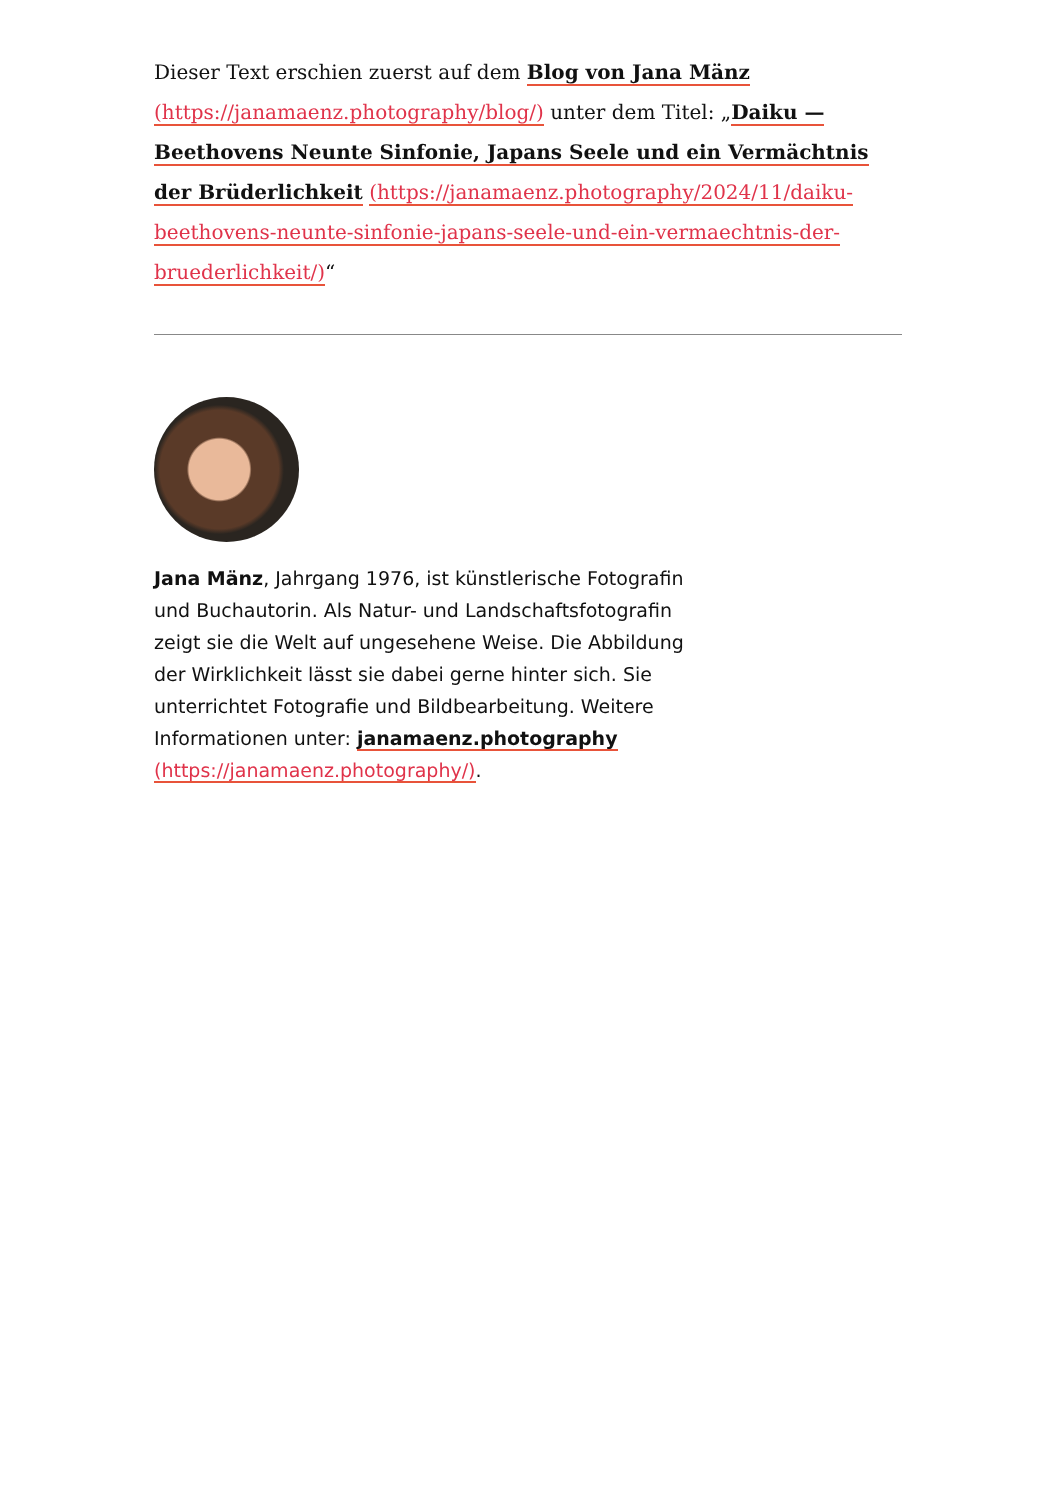Dieser Text erschien zuerst auf dem Blog von Jana Mänz (https://janamaenz.photography/blog/) unter dem Titel: „Daiku — Beethovens Neunte Sinfonie, Japans Seele und ein Vermächtnis der Brüderlichkeit (https://janamaenz.photography/2024/11/daiku-beethovens-neunte-sinfonie-japans-seele-und-ein-vermaechtnis-der-bruederlichkeit/)“
Jana Mänz, Jahrgang 1976, ist künstlerische Fotografin und Buchautorin. Als Natur- und Landschaftsfotografin zeigt sie die Welt auf ungesehene Weise. Die Abbildung der Wirklichkeit lässt sie dabei gerne hinter sich. Sie unterrichtet Fotografie und Bildbearbeitung. Weitere Informationen unter: janamaenz.photography (https://janamaenz.photography/).